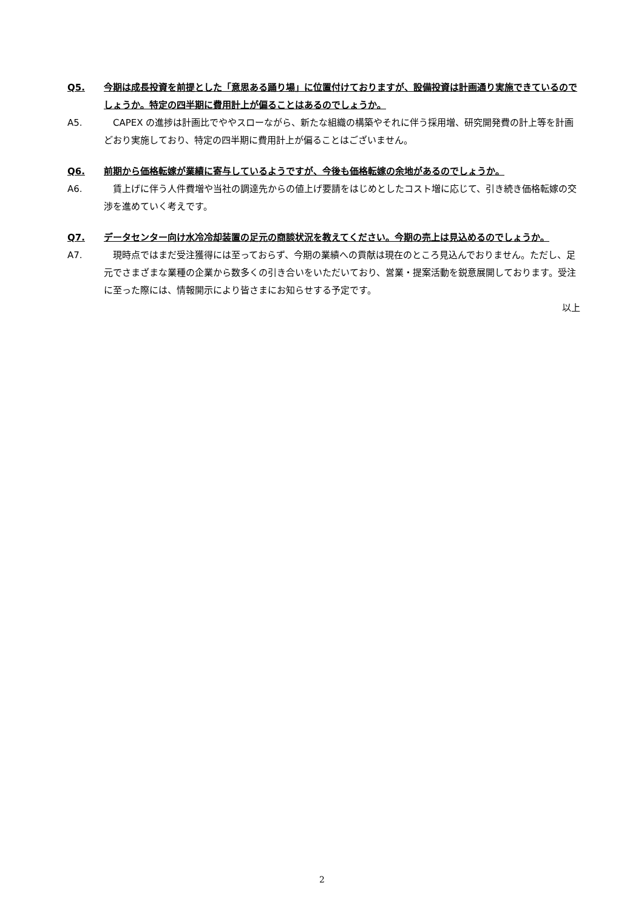Q5. 今期は成長投資を前提とした「意思ある踊り場」に位置付けておりますが、設備投資は計画通り実施できているのでしょうか。特定の四半期に費用計上が偏ることはあるのでしょうか。
A5.　CAPEX の進捗は計画比でややスローながら、新たな組織の構築やそれに伴う採用増、研究開発費の計上等を計画どおり実施しており、特定の四半期に費用計上が偏ることはございません。
Q6. 前期から価格転嫁が業績に寄与しているようですが、今後も価格転嫁の余地があるのでしょうか。
A6.　賃上げに伴う人件費増や当社の調達先からの値上げ要請をはじめとしたコスト増に応じて、引き続き価格転嫁の交渉を進めていく考えです。
Q7. データセンター向け水冷冷却装置の足元の商談状況を教えてください。今期の売上は見込めるのでしょうか。
A7.　現時点ではまだ受注獲得には至っておらず、今期の業績への貢献は現在のところ見込んでおりません。ただし、足元でさまざまな業種の企業から数多くの引き合いをいただいており、営業・提案活動を鋭意展開しております。受注に至った際には、情報開示により皆さまにお知らせする予定です。
以上
2